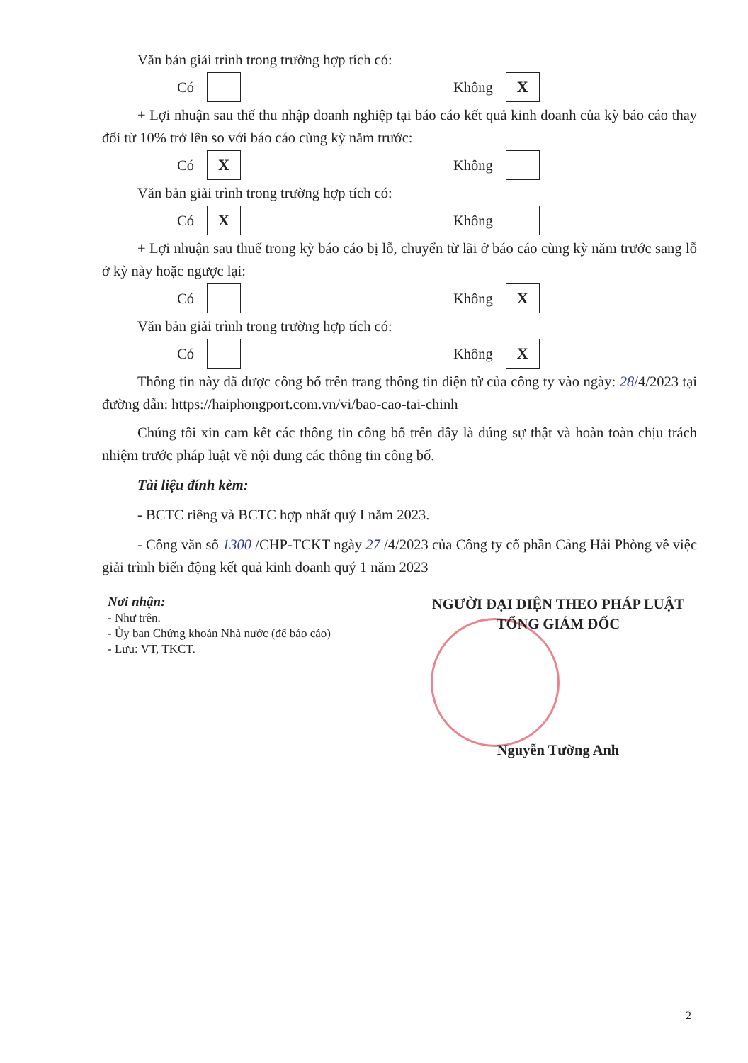Văn bản giải trình trong trường hợp tích có:
Có Không X
+ Lợi nhuận sau thế thu nhập doanh nghiệp tại báo cáo kết quả kinh doanh của kỳ báo cáo thay đổi từ 10% trở lên so với báo cáo cùng kỳ năm trước:
Có X Không
Văn bản giải trình trong trường hợp tích có:
Có X Không
+ Lợi nhuận sau thuế trong kỳ báo cáo bị lỗ, chuyển từ lãi ở báo cáo cùng kỳ năm trước sang lỗ ở kỳ này hoặc ngược lại:
Có Không X
Văn bản giải trình trong trường hợp tích có:
Có Không X
Thông tin này đã được công bố trên trang thông tin điện tử của công ty vào ngày: 28/4/2023 tại đường dẫn: https://haiphongport.com.vn/vi/bao-cao-tai-chinh
Chúng tôi xin cam kết các thông tin công bố trên đây là đúng sự thật và hoàn toàn chịu trách nhiệm trước pháp luật về nội dung các thông tin công bố.
Tài liệu đính kèm:
- BCTC riêng và BCTC hợp nhất quý I năm 2023.
- Công văn số 1300 /CHP-TCKT ngày 27 /4/2023 của Công ty cổ phần Cảng Hải Phòng về việc giải trình biến động kết quả kinh doanh quý 1 năm 2023
Nơi nhận:
- Như trên.
- Ủy ban Chứng khoán Nhà nước (để báo cáo)
- Lưu: VT, TKCT.
NGƯỜI ĐẠI DIỆN THEO PHÁP LUẬT
TỔNG GIÁM ĐỐC
Nguyễn Tường Anh
2